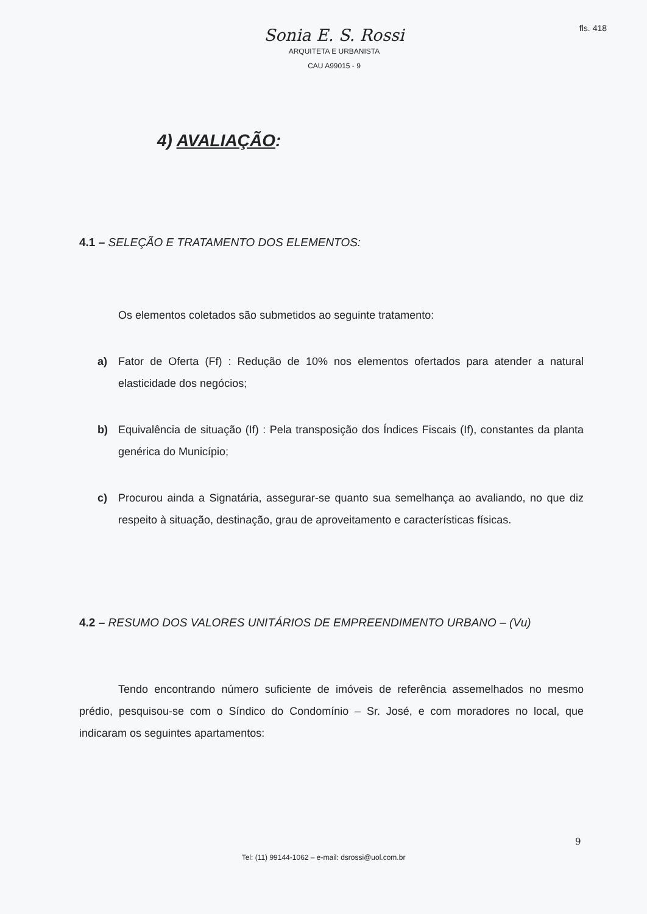fls. 418
Sonia E. S. Rossi
ARQUITETA E URBANISTA
CAU A99015 - 9
4) AVALIAÇÃO:
4.1 – SELEÇÃO E TRATAMENTO DOS ELEMENTOS:
Os elementos coletados são submetidos ao seguinte tratamento:
a) Fator de Oferta (Ff) : Redução de 10% nos elementos ofertados para atender a natural elasticidade dos negócios;
b) Equivalência de situação (If) : Pela transposição dos Índices Fiscais (If), constantes da planta genérica do Município;
c) Procurou ainda a Signatária, assegurar-se quanto sua semelhança ao avaliando, no que diz respeito à situação, destinação, grau de aproveitamento e características físicas.
4.2 – RESUMO DOS VALORES UNITÁRIOS DE EMPREENDIMENTO URBANO – (Vu)
Tendo encontrando número suficiente de imóveis de referência assemelhados no mesmo prédio, pesquisou-se com o Síndico do Condomínio – Sr. José, e com moradores no local, que indicaram os seguintes apartamentos:
9
Tel: (11) 99144-1062 – e-mail: dsrossi@uol.com.br